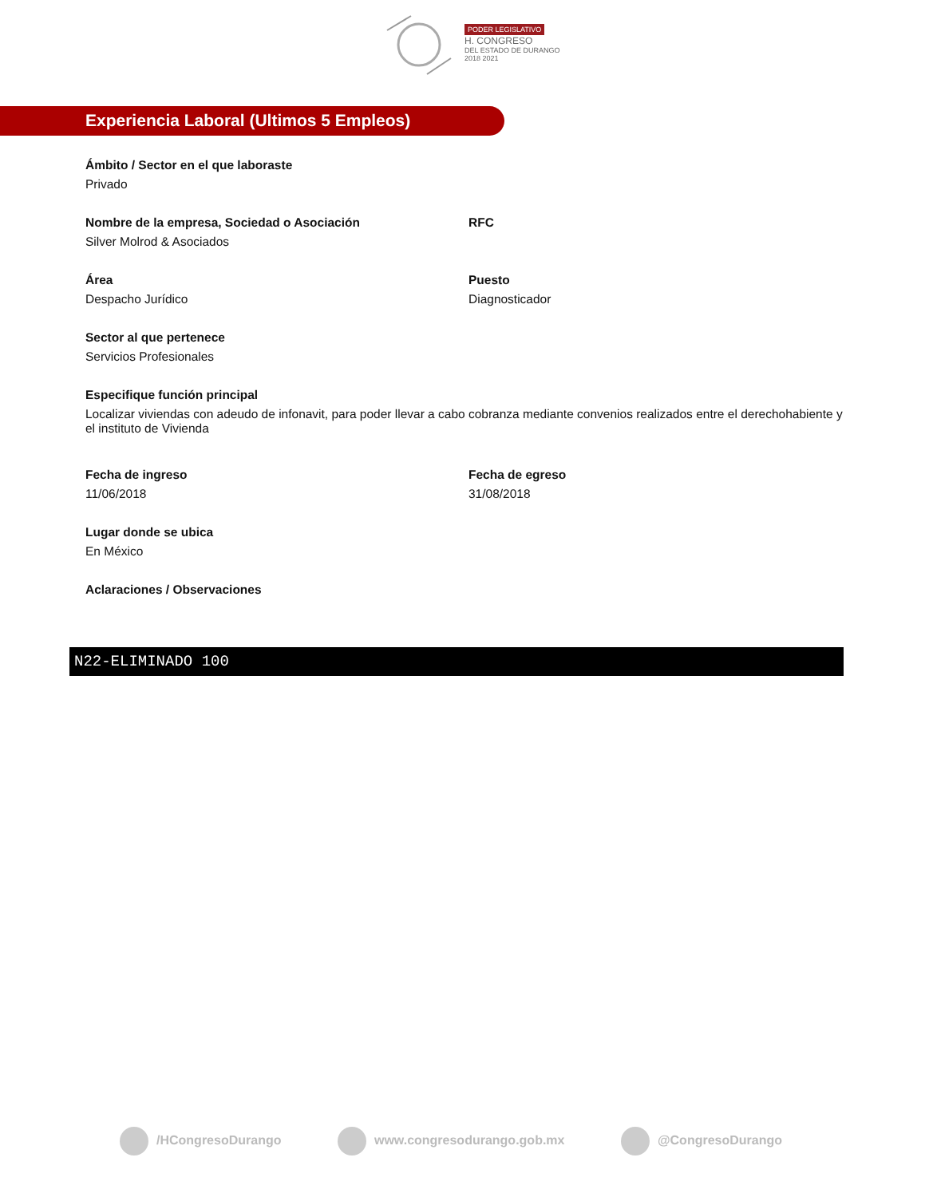PODER LEGISLATIVO
H. CONGRESO
DEL ESTADO DE DURANGO
2018 2021
Experiencia Laboral (Ultimos 5 Empleos)
Ámbito / Sector en el que laboraste
Privado
Nombre de la empresa, Sociedad o Asociación
Silver Molrod & Asociados
RFC
Área
Despacho Jurídico
Puesto
Diagnosticador
Sector al que pertenece
Servicios Profesionales
Especifique función principal
Localizar viviendas con adeudo de infonavit, para poder llevar a cabo cobranza mediante convenios realizados entre el derechohabiente y el instituto de Vivienda
Fecha de ingreso
11/06/2018
Fecha de egreso
31/08/2018
Lugar donde se ubica
En México
Aclaraciones / Observaciones
N22-ELIMINADO 100
/HCongresoDurango www.congresodurango.gob.mx @CongresoDurango